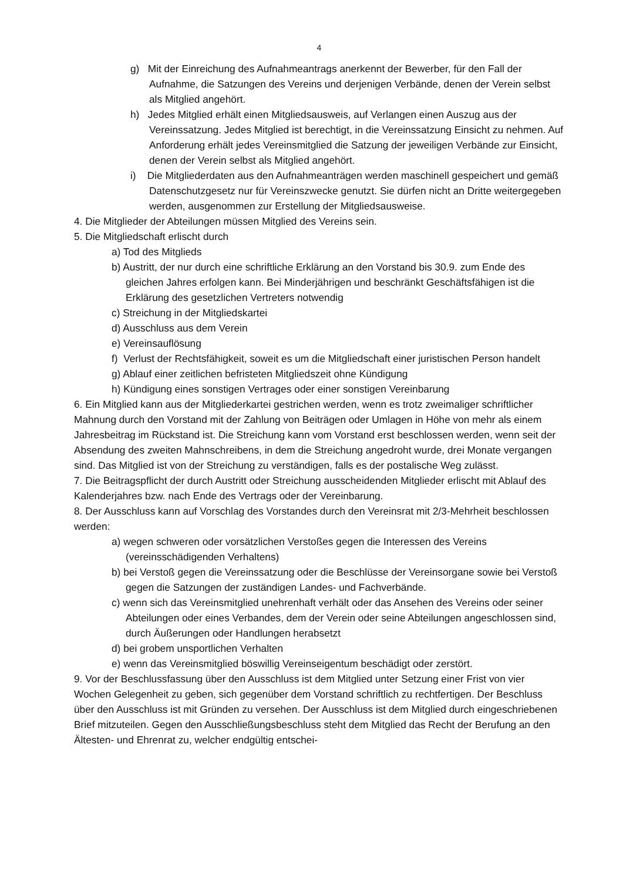4
g) Mit der Einreichung des Aufnahmeantrags anerkennt der Bewerber, für den Fall der Aufnahme, die Satzungen des Vereins und derjenigen Verbände, denen der Verein selbst als Mitglied angehört.
h) Jedes Mitglied erhält einen Mitgliedsausweis, auf Verlangen einen Auszug aus der Vereinssatzung. Jedes Mitglied ist berechtigt, in die Vereinssatzung Einsicht zu nehmen. Auf Anforderung erhält jedes Vereinsmitglied die Satzung der jeweiligen Verbände zur Einsicht, denen der Verein selbst als Mitglied angehört.
i) Die Mitgliederdaten aus den Aufnahmeanträgen werden maschinell gespeichert und gemäß Datenschutzgesetz nur für Vereinszwecke genutzt. Sie dürfen nicht an Dritte weitergegeben werden, ausgenommen zur Erstellung der Mitgliedsausweise.
4. Die Mitglieder der Abteilungen müssen Mitglied des Vereins sein.
5. Die Mitgliedschaft erlischt durch
a) Tod des Mitglieds
b) Austritt, der nur durch eine schriftliche Erklärung an den Vorstand bis 30.9. zum Ende des gleichen Jahres erfolgen kann. Bei Minderjährigen und beschränkt Geschäftsfähigen ist die Erklärung des gesetzlichen Vertreters notwendig
c) Streichung in der Mitgliedskartei
d) Ausschluss aus dem Verein
e) Vereinsauflösung
f) Verlust der Rechtsfähigkeit, soweit es um die Mitgliedschaft einer juristischen Person handelt
g) Ablauf einer zeitlichen befristeten Mitgliedszeit ohne Kündigung
h) Kündigung eines sonstigen Vertrages oder einer sonstigen Vereinbarung
6. Ein Mitglied kann aus der Mitgliederkartei gestrichen werden, wenn es trotz zweimaliger schriftlicher Mahnung durch den Vorstand mit der Zahlung von Beiträgen oder Umlagen in Höhe von mehr als einem Jahresbeitrag im Rückstand ist. Die Streichung kann vom Vorstand erst beschlossen werden, wenn seit der Absendung des zweiten Mahnschreibens, in dem die Streichung angedroht wurde, drei Monate vergangen sind. Das Mitglied ist von der Streichung zu verständigen, falls es der postalische Weg zulässt.
7. Die Beitragspflicht der durch Austritt oder Streichung ausscheidenden Mitglieder erlischt mit Ablauf des Kalenderjahres bzw. nach Ende des Vertrags oder der Vereinbarung.
8. Der Ausschluss kann auf Vorschlag des Vorstandes durch den Vereinsrat mit 2/3-Mehrheit beschlossen werden:
a) wegen schweren oder vorsätzlichen Verstoßes gegen die Interessen des Vereins (vereinsschädigenden Verhaltens)
b) bei Verstoß gegen die Vereinssatzung oder die Beschlüsse der Vereinsorgane sowie bei Verstoß gegen die Satzungen der zuständigen Landes- und Fachverbände.
c) wenn sich das Vereinsmitglied unehrenhaft verhält oder das Ansehen des Vereins oder seiner Abteilungen oder eines Verbandes, dem der Verein oder seine Abteilungen angeschlossen sind, durch Äußerungen oder Handlungen herabsetzt
d) bei grobem unsportlichen Verhalten
e) wenn das Vereinsmitglied böswillig Vereinseigentum beschädigt oder zerstört.
9. Vor der Beschlussfassung über den Ausschluss ist dem Mitglied unter Setzung einer Frist von vier Wochen Gelegenheit zu geben, sich gegenüber dem Vorstand schriftlich zu rechtfertigen. Der Beschluss über den Ausschluss ist mit Gründen zu versehen. Der Ausschluss ist dem Mitglied durch eingeschriebenen Brief mitzuteilen. Gegen den Ausschließungsbeschluss steht dem Mitglied das Recht der Berufung an den Ältesten- und Ehrenrat zu, welcher endgültig entschei-